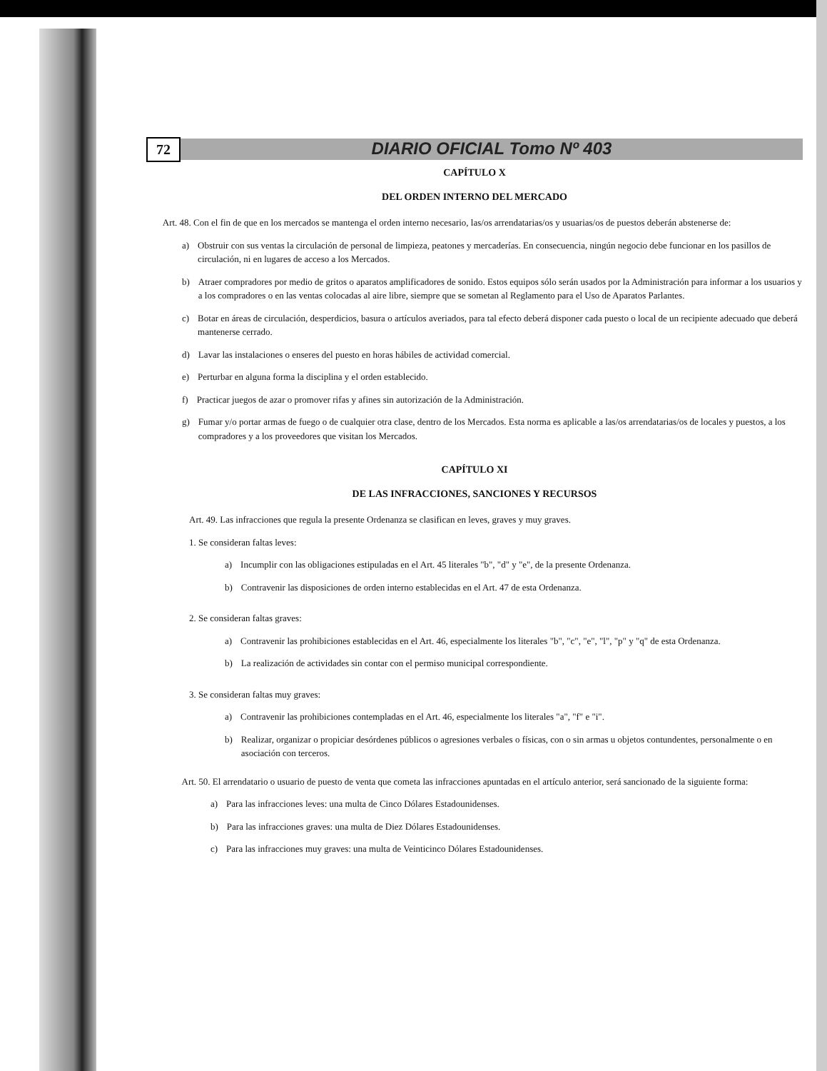72
DIARIO OFICIAL Tomo Nº 403
CAPÍTULO X
DEL ORDEN INTERNO DEL MERCADO
Art. 48. Con el fin de que en los mercados se mantenga el orden interno necesario, las/os arrendatarias/os y usuarias/os de puestos deberán abstenerse de:
a) Obstruir con sus ventas la circulación de personal de limpieza, peatones y mercaderías. En consecuencia, ningún negocio debe funcionar en los pasillos de circulación, ni en lugares de acceso a los Mercados.
b) Atraer compradores por medio de gritos o aparatos amplificadores de sonido. Estos equipos sólo serán usados por la Administración para informar a los usuarios y a los compradores o en las ventas colocadas al aire libre, siempre que se sometan al Reglamento para el Uso de Aparatos Parlantes.
c) Botar en áreas de circulación, desperdicios, basura o artículos averiados, para tal efecto deberá disponer cada puesto o local de un recipiente adecuado que deberá mantenerse cerrado.
d) Lavar las instalaciones o enseres del puesto en horas hábiles de actividad comercial.
e) Perturbar en alguna forma la disciplina y el orden establecido.
f) Practicar juegos de azar o promover rifas y afines sin autorización de la Administración.
g) Fumar y/o portar armas de fuego o de cualquier otra clase, dentro de los Mercados. Esta norma es aplicable a las/os arrendatarias/os de locales y puestos, a los compradores y a los proveedores que visitan los Mercados.
CAPÍTULO XI
DE LAS INFRACCIONES, SANCIONES Y RECURSOS
Art. 49. Las infracciones que regula la presente Ordenanza se clasifican en leves, graves y muy graves.
1. Se consideran faltas leves:
a) Incumplir con las obligaciones estipuladas en el Art. 45 literales "b", "d" y "e", de la presente Ordenanza.
b) Contravenir las disposiciones de orden interno establecidas en el Art. 47 de esta Ordenanza.
2. Se consideran faltas graves:
a) Contravenir las prohibiciones establecidas en el Art. 46, especialmente los literales "b", "c", "e", "l", "p" y "q" de esta Ordenanza.
b) La realización de actividades sin contar con el permiso municipal correspondiente.
3. Se consideran faltas muy graves:
a) Contravenir las prohibiciones contempladas en el Art. 46, especialmente los literales "a", "f" e "i".
b) Realizar, organizar o propiciar desórdenes públicos o agresiones verbales o físicas, con o sin armas u objetos contundentes, personalmente o en asociación con terceros.
Art. 50. El arrendatario o usuario de puesto de venta que cometa las infracciones apuntadas en el artículo anterior, será sancionado de la siguiente forma:
a) Para las infracciones leves: una multa de Cinco Dólares Estadounidenses.
b) Para las infracciones graves: una multa de Diez Dólares Estadounidenses.
c) Para las infracciones muy graves: una multa de Veinticinco Dólares Estadounidenses.